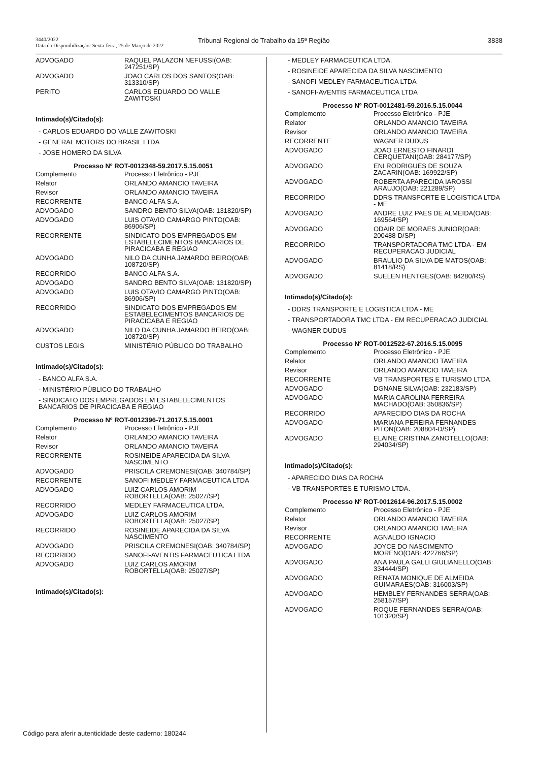3440/2022
Data da Disponibilização: Sexta-feira, 25 de Março de 2022
Tribunal Regional do Trabalho da 15ª Região
3838
| ADVOGADO | RAQUEL PALAZON NEFUSSI(OAB: 247251/SP) |
| ADVOGADO | JOAO CARLOS DOS SANTOS(OAB: 313310/SP) |
| PERITO | CARLOS EDUARDO DO VALLE ZAWITOSKI |
Intimado(s)/Citado(s):
- CARLOS EDUARDO DO VALLE ZAWITOSKI
- GENERAL MOTORS DO BRASIL LTDA
- JOSE HOMERO DA SILVA
Processo Nº ROT-0012348-59.2017.5.15.0051
| Complemento | Processo Eletrônico - PJE |
| Relator | ORLANDO AMANCIO TAVEIRA |
| Revisor | ORLANDO AMANCIO TAVEIRA |
| RECORRENTE | BANCO ALFA S.A. |
| ADVOGADO | SANDRO BENTO SILVA(OAB: 131820/SP) |
| ADVOGADO | LUIS OTAVIO CAMARGO PINTO(OAB: 86906/SP) |
| RECORRENTE | SINDICATO DOS EMPREGADOS EM ESTABELECIMENTOS BANCARIOS DE PIRACICABA E REGIAO |
| ADVOGADO | NILO DA CUNHA JAMARDO BEIRO(OAB: 108720/SP) |
| RECORRIDO | BANCO ALFA S.A. |
| ADVOGADO | SANDRO BENTO SILVA(OAB: 131820/SP) |
| ADVOGADO | LUIS OTAVIO CAMARGO PINTO(OAB: 86906/SP) |
| RECORRIDO | SINDICATO DOS EMPREGADOS EM ESTABELECIMENTOS BANCARIOS DE PIRACICABA E REGIAO |
| ADVOGADO | NILO DA CUNHA JAMARDO BEIRO(OAB: 108720/SP) |
| CUSTOS LEGIS | MINISTÉRIO PÚBLICO DO TRABALHO |
Intimado(s)/Citado(s):
- BANCO ALFA S.A.
- MINISTÉRIO PÚBLICO DO TRABALHO
- SINDICATO DOS EMPREGADOS EM ESTABELECIMENTOS BANCARIOS DE PIRACICABA E REGIAO
Processo Nº ROT-0012396-71.2017.5.15.0001
| Complemento | Processo Eletrônico - PJE |
| Relator | ORLANDO AMANCIO TAVEIRA |
| Revisor | ORLANDO AMANCIO TAVEIRA |
| RECORRENTE | ROSINEIDE APARECIDA DA SILVA NASCIMENTO |
| ADVOGADO | PRISCILA CREMONESI(OAB: 340784/SP) |
| RECORRENTE | SANOFI MEDLEY FARMACEUTICA LTDA |
| ADVOGADO | LUIZ CARLOS AMORIM ROBORTELLA(OAB: 25027/SP) |
| RECORRIDO | MEDLEY FARMACEUTICA LTDA. |
| ADVOGADO | LUIZ CARLOS AMORIM ROBORTELLA(OAB: 25027/SP) |
| RECORRIDO | ROSINEIDE APARECIDA DA SILVA NASCIMENTO |
| ADVOGADO | PRISCILA CREMONESI(OAB: 340784/SP) |
| RECORRIDO | SANOFI-AVENTIS FARMACEUTICA LTDA |
| ADVOGADO | LUIZ CARLOS AMORIM ROBORTELLA(OAB: 25027/SP) |
Intimado(s)/Citado(s):
- MEDLEY FARMACEUTICA LTDA.
- ROSINEIDE APARECIDA DA SILVA NASCIMENTO
- SANOFI MEDLEY FARMACEUTICA LTDA
- SANOFI-AVENTIS FARMACEUTICA LTDA
Processo Nº ROT-0012481-59.2016.5.15.0044
| Complemento | Processo Eletrônico - PJE |
| Relator | ORLANDO AMANCIO TAVEIRA |
| Revisor | ORLANDO AMANCIO TAVEIRA |
| RECORRENTE | WAGNER DUDUS |
| ADVOGADO | JOAO ERNESTO FINARDI CERQUETANI(OAB: 284177/SP) |
| ADVOGADO | ENI RODRIGUES DE SOUZA ZACARIN(OAB: 169922/SP) |
| ADVOGADO | ROBERTA APARECIDA IAROSSI ARAUJO(OAB: 221289/SP) |
| RECORRIDO | DDRS TRANSPORTE E LOGISTICA LTDA - ME |
| ADVOGADO | ANDRE LUIZ PAES DE ALMEIDA(OAB: 169564/SP) |
| ADVOGADO | ODAIR DE MORAES JUNIOR(OAB: 200488-D/SP) |
| RECORRIDO | TRANSPORTADORA TMC LTDA - EM RECUPERACAO JUDICIAL |
| ADVOGADO | BRAULIO DA SILVA DE MATOS(OAB: 81418/RS) |
| ADVOGADO | SUELEN HENTGES(OAB: 84280/RS) |
Intimado(s)/Citado(s):
- DDRS TRANSPORTE E LOGISTICA LTDA - ME
- TRANSPORTADORA TMC LTDA - EM RECUPERACAO JUDICIAL
- WAGNER DUDUS
Processo Nº ROT-0012522-67.2016.5.15.0095
| Complemento | Processo Eletrônico - PJE |
| Relator | ORLANDO AMANCIO TAVEIRA |
| Revisor | ORLANDO AMANCIO TAVEIRA |
| RECORRENTE | VB TRANSPORTES E TURISMO LTDA. |
| ADVOGADO | DGNANE SILVA(OAB: 232183/SP) |
| ADVOGADO | MARIA CAROLINA FERREIRA MACHADO(OAB: 350836/SP) |
| RECORRIDO | APARECIDO DIAS DA ROCHA |
| ADVOGADO | MARIANA PEREIRA FERNANDES PITON(OAB: 208804-D/SP) |
| ADVOGADO | ELAINE CRISTINA ZANOTELLO(OAB: 294034/SP) |
Intimado(s)/Citado(s):
- APARECIDO DIAS DA ROCHA
- VB TRANSPORTES E TURISMO LTDA.
Processo Nº ROT-0012614-96.2017.5.15.0002
| Complemento | Processo Eletrônico - PJE |
| Relator | ORLANDO AMANCIO TAVEIRA |
| Revisor | ORLANDO AMANCIO TAVEIRA |
| RECORRENTE | AGNALDO IGNACIO |
| ADVOGADO | JOYCE DO NASCIMENTO MORENO(OAB: 422766/SP) |
| ADVOGADO | ANA PAULA GALLI GIULIANELLO(OAB: 334444/SP) |
| ADVOGADO | RENATA MONIQUE DE ALMEIDA GUIMARAES(OAB: 316003/SP) |
| ADVOGADO | HEMBLEY FERNANDES SERRA(OAB: 258157/SP) |
| ADVOGADO | ROQUE FERNANDES SERRA(OAB: 101320/SP) |
Código para aferir autenticidade deste caderno: 180244